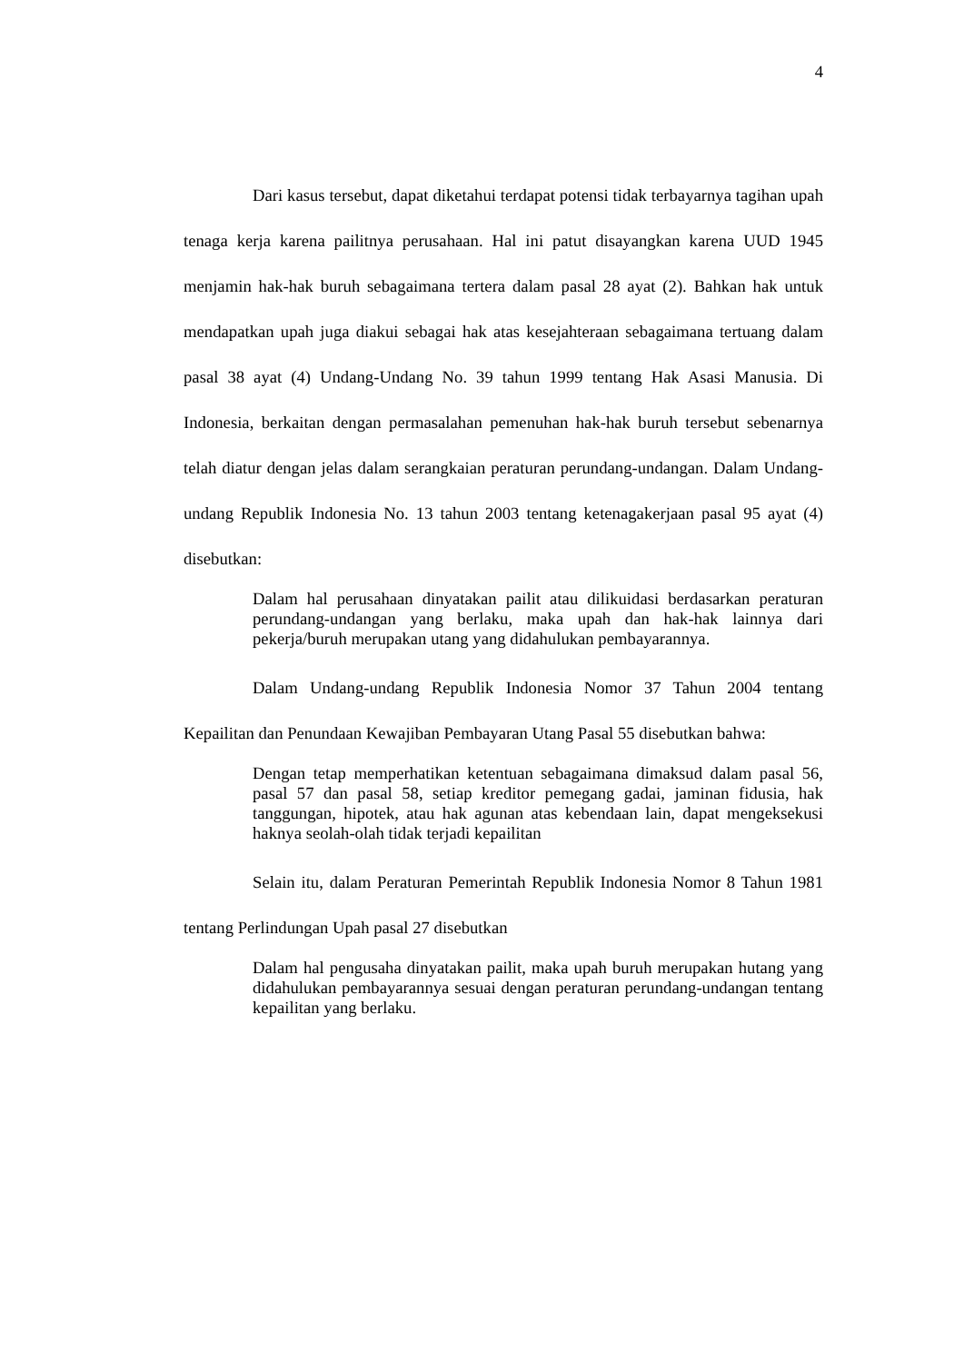4
Dari kasus tersebut, dapat diketahui terdapat potensi tidak terbayarnya tagihan upah tenaga kerja karena pailitnya perusahaan. Hal ini patut disayangkan karena UUD 1945 menjamin hak-hak buruh sebagaimana tertera dalam pasal 28 ayat (2). Bahkan hak untuk mendapatkan upah juga diakui sebagai hak atas kesejahteraan sebagaimana tertuang dalam pasal 38 ayat (4) Undang-Undang No. 39 tahun 1999 tentang Hak Asasi Manusia. Di Indonesia, berkaitan dengan permasalahan pemenuhan hak-hak buruh tersebut sebenarnya telah diatur dengan jelas dalam serangkaian peraturan perundang-undangan. Dalam Undang-undang Republik Indonesia No. 13 tahun 2003 tentang ketenagakerjaan pasal 95 ayat (4) disebutkan:
Dalam hal perusahaan dinyatakan pailit atau dilikuidasi berdasarkan peraturan perundang-undangan yang berlaku, maka upah dan hak-hak lainnya dari pekerja/buruh merupakan utang yang didahulukan pembayarannya.
Dalam Undang-undang Republik Indonesia Nomor 37 Tahun 2004 tentang Kepailitan dan Penundaan Kewajiban Pembayaran Utang Pasal 55 disebutkan bahwa:
Dengan tetap memperhatikan ketentuan sebagaimana dimaksud dalam pasal 56, pasal 57 dan pasal 58, setiap kreditor pemegang gadai, jaminan fidusia, hak tanggungan, hipotek, atau hak agunan atas kebendaan lain, dapat mengeksekusi haknya seolah-olah tidak terjadi kepailitan
Selain itu, dalam Peraturan Pemerintah Republik Indonesia Nomor 8 Tahun 1981 tentang Perlindungan Upah pasal 27 disebutkan
Dalam hal pengusaha dinyatakan pailit, maka upah buruh merupakan hutang yang didahulukan pembayarannya sesuai dengan peraturan perundang-undangan tentang kepailitan yang berlaku.